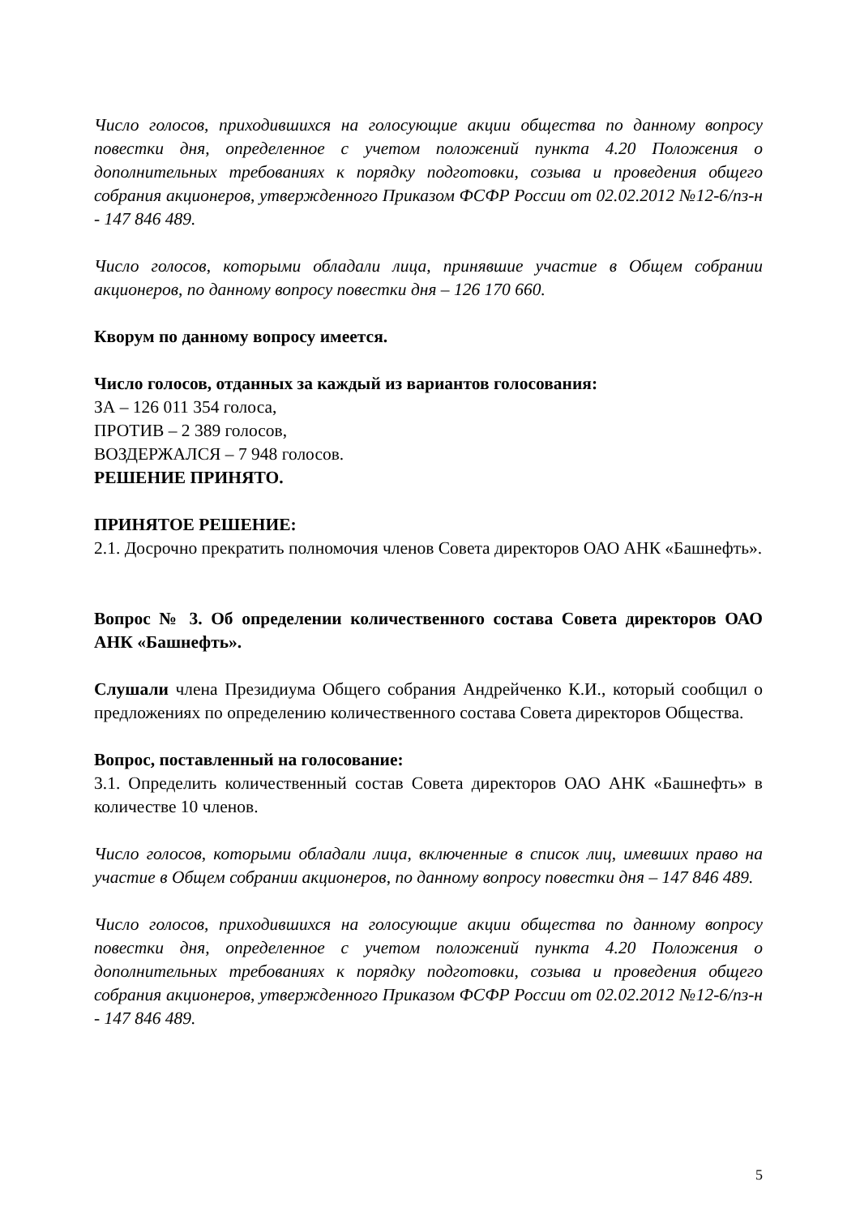Число голосов, приходившихся на голосующие акции общества по данному вопросу повестки дня, определенное с учетом положений пункта 4.20 Положения о дополнительных требованиях к порядку подготовки, созыва и проведения общего собрания акционеров, утвержденного Приказом ФСФР России от 02.02.2012 №12-6/пз-н - 147 846 489.
Число голосов, которыми обладали лица, принявшие участие в Общем собрании акционеров, по данному вопросу повестки дня – 126 170 660.
Кворум по данному вопросу имеется.
Число голосов, отданных за каждый из вариантов голосования:
ЗА – 126 011 354 голоса,
ПРОТИВ – 2 389 голосов,
ВОЗДЕРЖАЛСЯ – 7 948 голосов.
РЕШЕНИЕ ПРИНЯТО.
ПРИНЯТОЕ РЕШЕНИЕ:
2.1. Досрочно прекратить полномочия членов Совета директоров ОАО АНК «Башнефть».
Вопрос № 3. Об определении количественного состава Совета директоров ОАО АНК «Башнефть».
Слушали члена Президиума Общего собрания Андрейченко К.И., который сообщил о предложениях по определению количественного состава Совета директоров Общества.
Вопрос, поставленный на голосование:
3.1. Определить количественный состав Совета директоров ОАО АНК «Башнефть» в количестве 10 членов.
Число голосов, которыми обладали лица, включенные в список лиц, имевших право на участие в Общем собрании акционеров, по данному вопросу повестки дня – 147 846 489.
Число голосов, приходившихся на голосующие акции общества по данному вопросу повестки дня, определенное с учетом положений пункта 4.20 Положения о дополнительных требованиях к порядку подготовки, созыва и проведения общего собрания акционеров, утвержденного Приказом ФСФР России от 02.02.2012 №12-6/пз-н - 147 846 489.
5